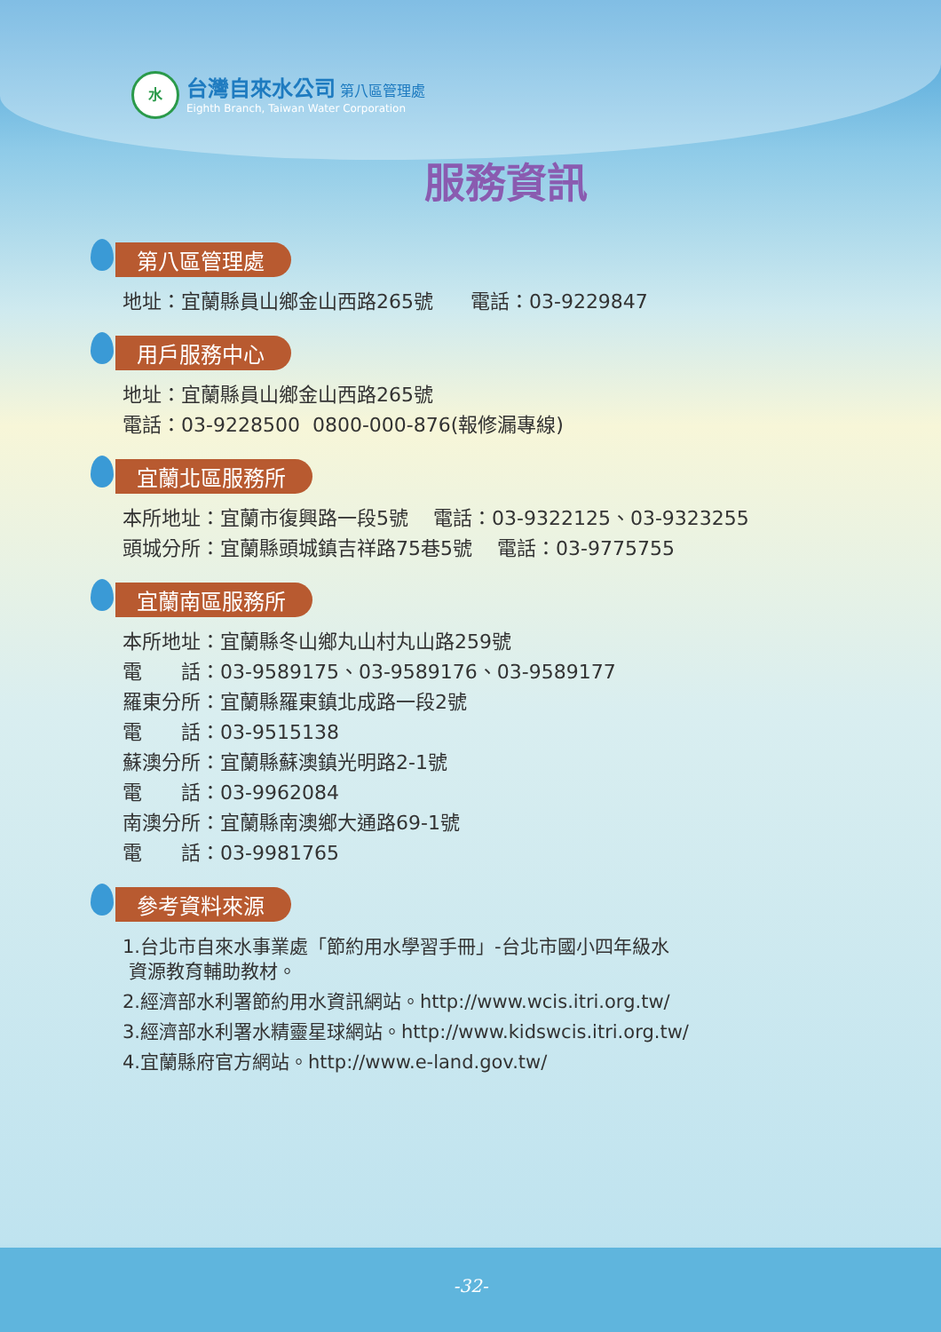水
台灣自來水公司 第八區管理處
Eighth Branch, Taiwan Water Corporation
服務資訊
第八區管理處
地址：宜蘭縣員山鄉金山西路265號 電話：03-9229847
用戶服務中心
地址：宜蘭縣員山鄉金山西路265號
電話：03-9228500 0800-000-876(報修漏專線)
宜蘭北區服務所
本所地址：宜蘭市復興路一段5號 電話：03-9322125、03-9323255
頭城分所：宜蘭縣頭城鎮吉祥路75巷5號 電話：03-9775755
宜蘭南區服務所
本所地址：宜蘭縣冬山鄉丸山村丸山路259號
電　　話：03-9589175、03-9589176、03-9589177
羅東分所：宜蘭縣羅東鎮北成路一段2號
電　　話：03-9515138
蘇澳分所：宜蘭縣蘇澳鎮光明路2-1號
電　　話：03-9962084
南澳分所：宜蘭縣南澳鄉大通路69-1號
電　　話：03-9981765
參考資料來源
1.台北市自來水事業處「節約用水學習手冊」-台北市國小四年級水
資源教育輔助教材。
2.經濟部水利署節約用水資訊網站。http://www.wcis.itri.org.tw/
3.經濟部水利署水精靈星球網站。http://www.kidswcis.itri.org.tw/
4.宜蘭縣府官方網站。http://www.e-land.gov.tw/
-32-